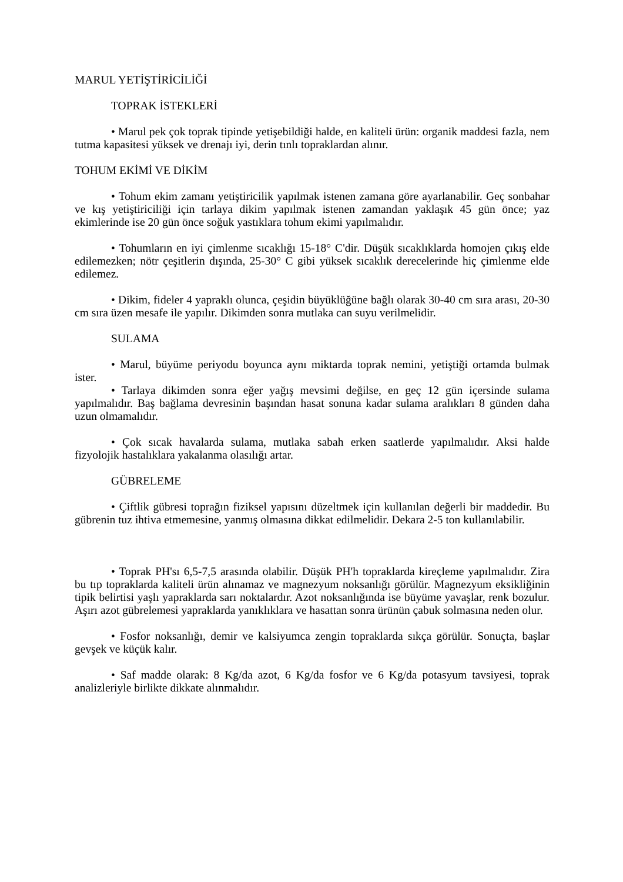MARUL YETİŞTİRİCİLİĞİ
TOPRAK İSTEKLERİ
• Marul pek çok toprak tipinde yetişebildiği halde, en kaliteli ürün: organik maddesi fazla, nem tutma kapasitesi yüksek ve drenajı iyi, derin tınlı topraklardan alınır.
TOHUM EKİMİ VE DİKİM
• Tohum ekim zamanı yetiştiricilik yapılmak istenen zamana göre ayarlanabilir. Geç sonbahar ve kış yetiştiriciliği için tarlaya dikim yapılmak istenen zamandan yaklaşık 45 gün önce; yaz ekimlerinde ise 20 gün önce soğuk yastıklara tohum ekimi yapılmalıdır.
• Tohumların en iyi çimlenme sıcaklığı 15-18° C'dir. Düşük sıcaklıklarda homojen çıkış elde edilemezken; nötr çeşitlerin dışında, 25-30° C gibi yüksek sıcaklık derecelerinde hiç çimlenme elde edilemez.
• Dikim, fideler 4 yapraklı olunca, çeşidin büyüklüğüne bağlı olarak 30-40 cm sıra arası, 20-30 cm sıra üzen mesafe ile yapılır. Dikimden sonra mutlaka can suyu verilmelidir.
SULAMA
• Marul, büyüme periyodu boyunca aynı miktarda toprak nemini, yetiştiği ortamda bulmak ister.
• Tarlaya dikimden sonra eğer yağış mevsimi değilse, en geç 12 gün içersinde sulama yapılmalıdır. Baş bağlama devresinin başından hasat sonuna kadar sulama aralıkları 8 günden daha uzun olmamalıdır.
• Çok sıcak havalarda sulama, mutlaka sabah erken saatlerde yapılmalıdır. Aksi halde fizyolojik hastalıklara yakalanma olasılığı artar.
GÜBRELEME
• Çiftlik gübresi toprağın fiziksel yapısını düzeltmek için kullanılan değerli bir maddedir. Bu gübrenin tuz ihtiva etmemesine, yanmış olmasına dikkat edilmelidir. Dekara 2-5 ton kullanılabilir.
• Toprak PH'sı 6,5-7,5 arasında olabilir. Düşük PH'h topraklarda kireçleme yapılmalıdır. Zira bu tıp topraklarda kaliteli ürün alınamaz ve magnezyum noksanlığı görülür. Magnezyum eksikliğinin tipik belirtisi yaşlı yapraklarda sarı noktalardır. Azot noksanlığında ise büyüme yavaşlar, renk bozulur. Aşırı azot gübrelemesi yapraklarda yanıklıklara ve hasattan sonra ürünün çabuk solmasına neden olur.
• Fosfor noksanlığı, demir ve kalsiyumca zengin topraklarda sıkça görülür. Sonuçta, başlar gevşek ve küçük kalır.
• Saf madde olarak: 8 Kg/da azot, 6 Kg/da fosfor ve 6 Kg/da potasyum tavsiyesi, toprak analizleriyle birlikte dikkate alınmalıdır.